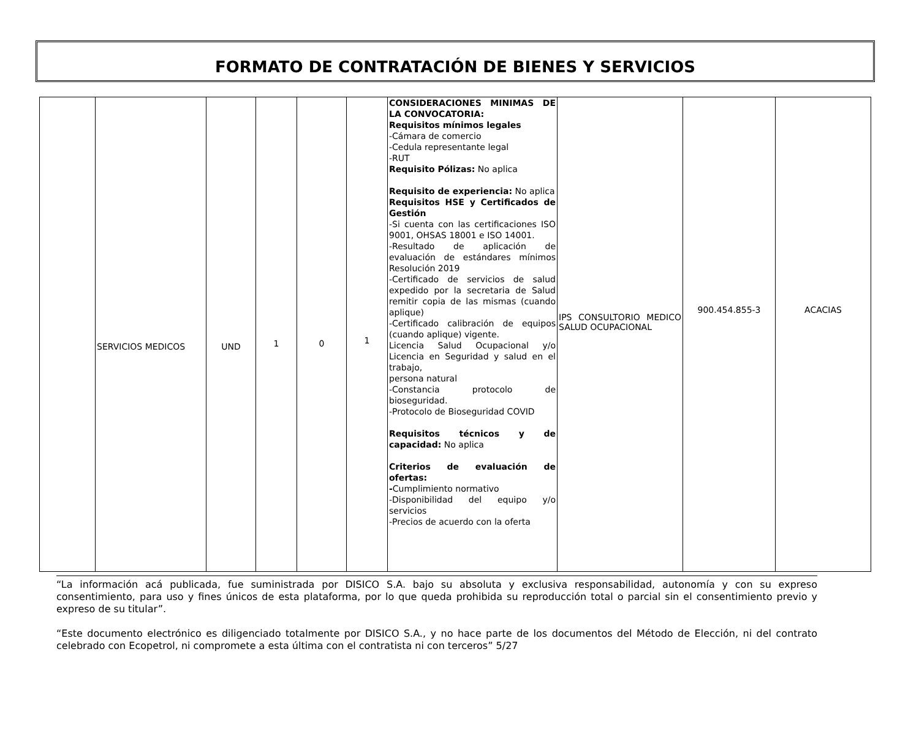FORMATO DE CONTRATACIÓN DE BIENES Y SERVICIOS
| | SERVICIOS MEDICOS | UND | 1 | 0 | 1 | CONSIDERACIONES MINIMAS DE LA CONVOCATORIA: Requisitos mínimos legales -Cámara de comercio -Cedula representante legal -RUT Requisito Pólizas: No aplica Requisito de experiencia: No aplica Requisitos HSE y Certificados de Gestión -Si cuenta con las certificaciones ISO 9001, OHSAS 18001 e ISO 14001. -Resultado de aplicación de evaluación de estándares mínimos Resolución 2019 -Certificado de servicios de salud expedido por la secretaria de Salud remitir copia de las mismas (cuando aplique) -Certificado calibración de equipos (cuando aplique) vigente. Licencia Salud Ocupacional y/o Licencia en Seguridad y salud en el trabajo, persona natural -Constancia protocolo de bioseguridad. -Protocolo de Bioseguridad COVID Requisitos técnicos y de capacidad: No aplica Criterios de evaluación de ofertas: - Cumplimiento normativo -Disponibilidad del equipo y/o servicios -Precios de acuerdo con la oferta | IPS CONSULTORIO MEDICO SALUD OCUPACIONAL | 900.454.855-3 | ACACIAS |
“La información acá publicada, fue suministrada por DISICO S.A. bajo su absoluta y exclusiva responsabilidad, autonomía y con su expreso consentimiento, para uso y fines únicos de esta plataforma, por lo que queda prohibida su reproducción total o parcial sin el consentimiento previo y expreso de su titular”.
“Este documento electrónico es diligenciado totalmente por DISICO S.A., y no hace parte de los documentos del Método de Elección, ni del contrato celebrado con Ecopetrol, ni compromete a esta última con el contratista ni con terceros” 5/27